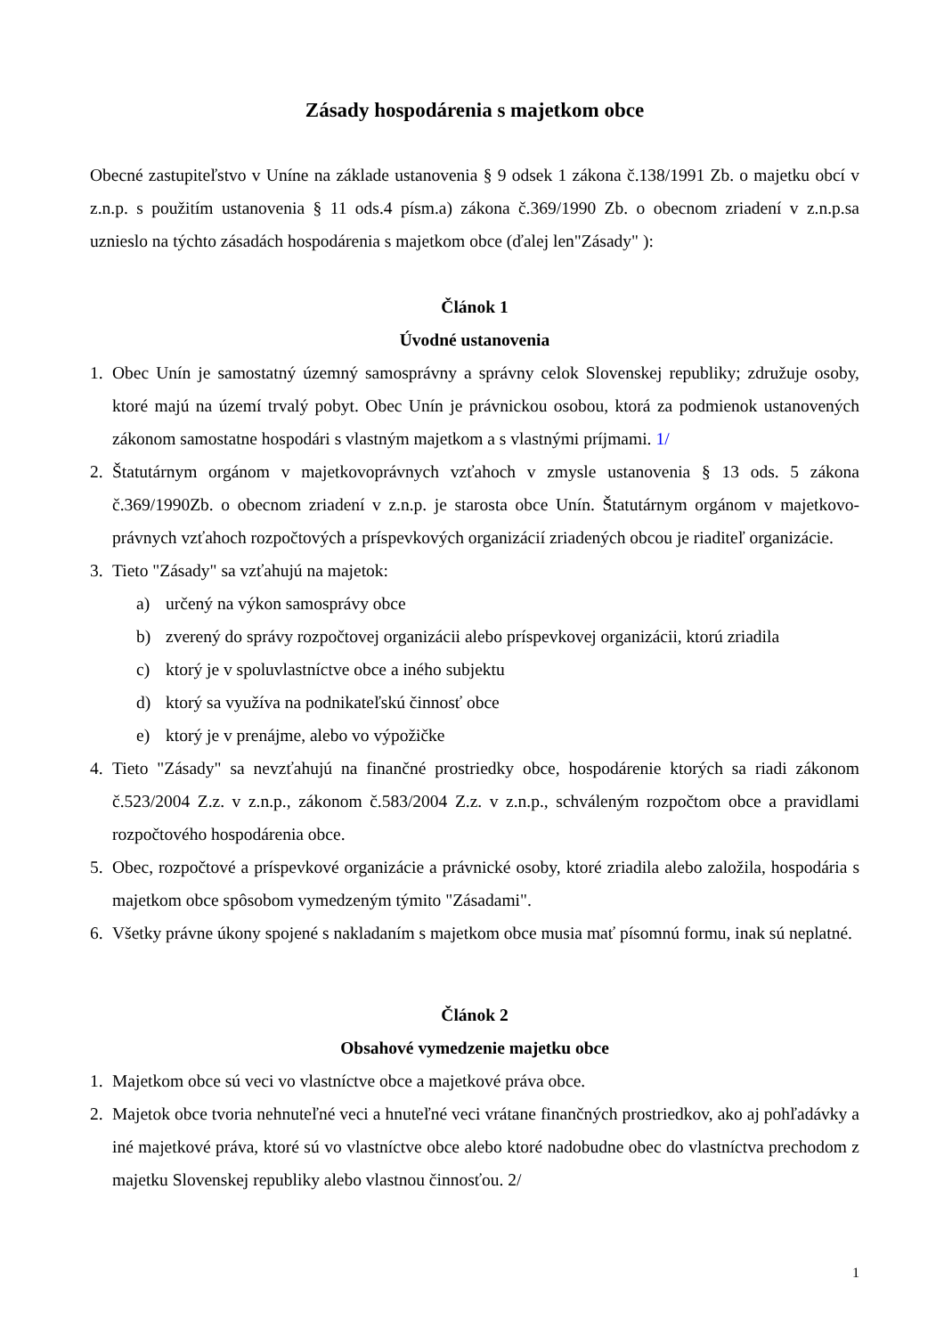Zásady hospodárenia s majetkom obce
Obecné zastupiteľstvo v Uníne na základe ustanovenia § 9 odsek 1 zákona č.138/1991 Zb. o majetku obcí v z.n.p. s použitím ustanovenia § 11 ods.4 písm.a) zákona č.369/1990 Zb. o obecnom zriadení v z.n.p.sa uznieslo na týchto zásadách hospodárenia s majetkom obce (ďalej len"Zásady" ):
Článok 1
Úvodné ustanovenia
1. Obec Unín je samostatný územný samosprávny a správny celok Slovenskej republiky; združuje osoby, ktoré majú na území trvalý pobyt. Obec Unín je právnickou osobou, ktorá za podmienok ustanovených zákonom samostatne hospodári s vlastným majetkom a s vlastnými príjmami. 1/
2. Štatutárnym orgánom v majetkovoprávnych vzťahoch v zmysle ustanovenia § 13 ods. 5 zákona č.369/1990Zb. o obecnom zriadení v z.n.p. je starosta obce Unín. Štatutárnym orgánom v majetkovo-právnych vzťahoch rozpočtových a príspevkových organizácií zriadených obcou je riaditeľ organizácie.
3. Tieto "Zásady" sa vzťahujú na majetok:
a) určený na výkon samosprávy obce
b) zverený do správy rozpočtovej organizácii alebo príspevkovej organizácii, ktorú zriadila
c) ktorý je v spoluvlastníctve obce a iného subjektu
d) ktorý sa využíva na podnikateľskú činnosť obce
e) ktorý je v prenájme, alebo vo výpožičke
4. Tieto "Zásady" sa nevzťahujú na finančné prostriedky obce, hospodárenie ktorých sa riadi zákonom č.523/2004 Z.z. v z.n.p., zákonom č.583/2004 Z.z. v z.n.p., schváleným rozpočtom obce a pravidlami rozpočtového hospodárenia obce.
5. Obec, rozpočtové a príspevkové organizácie a právnické osoby, ktoré zriadila alebo založila, hospodária s majetkom obce spôsobom vymedzeným týmito "Zásadami".
6. Všetky právne úkony spojené s nakladaním s majetkom obce musia mať písomnú formu, inak sú neplatné.
Článok 2
Obsahové vymedzenie majetku obce
1. Majetkom obce sú veci vo vlastníctve obce a majetkové práva obce.
2. Majetok obce tvoria nehnuteľné veci a hnuteľné veci vrátane finančných prostriedkov, ako aj pohľadávky a iné majetkové práva, ktoré sú vo vlastníctve obce alebo ktoré nadobudne obec do vlastníctva prechodom z majetku Slovenskej republiky alebo vlastnou činnosťou. 2/
1